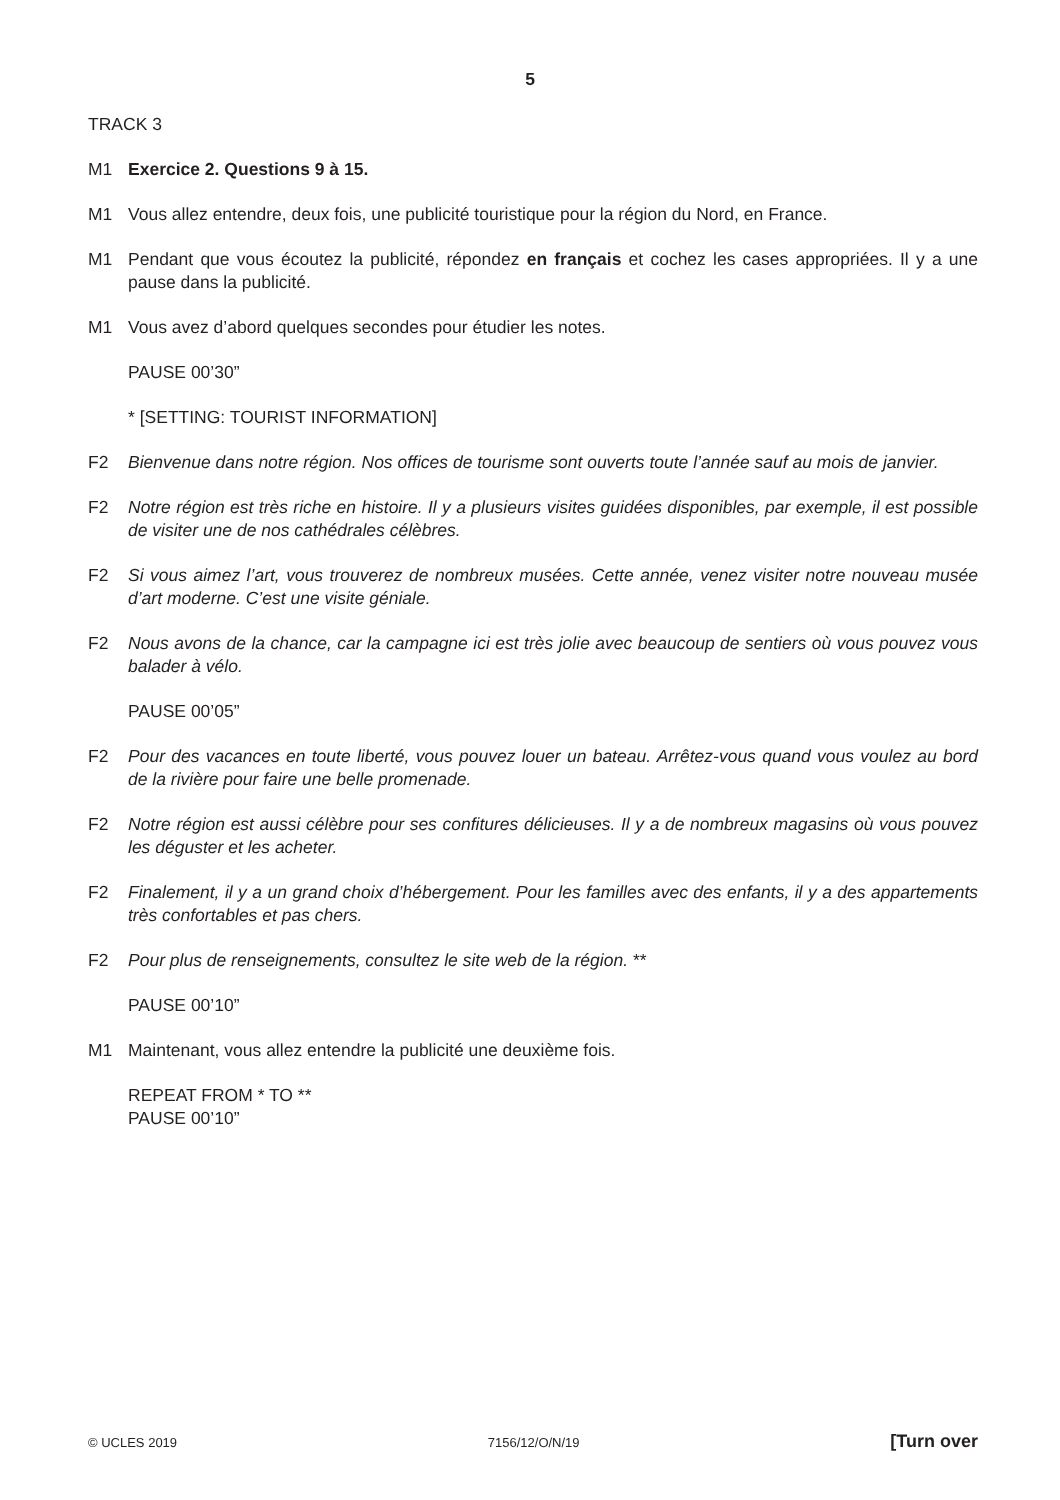5
TRACK 3
M1 Exercice 2. Questions 9 à 15.
M1 Vous allez entendre, deux fois, une publicité touristique pour la région du Nord, en France.
M1 Pendant que vous écoutez la publicité, répondez en français et cochez les cases appropriées. Il y a une pause dans la publicité.
M1 Vous avez d’abord quelques secondes pour étudier les notes.
PAUSE 00’30”
* [SETTING: TOURIST INFORMATION]
F2 Bienvenue dans notre région. Nos offices de tourisme sont ouverts toute l’année sauf au mois de janvier.
F2 Notre région est très riche en histoire. Il y a plusieurs visites guidées disponibles, par exemple, il est possible de visiter une de nos cathédrales célèbres.
F2 Si vous aimez l’art, vous trouverez de nombreux musées. Cette année, venez visiter notre nouveau musée d’art moderne. C’est une visite géniale.
F2 Nous avons de la chance, car la campagne ici est très jolie avec beaucoup de sentiers où vous pouvez vous balader à vélo.
PAUSE 00’05”
F2 Pour des vacances en toute liberté, vous pouvez louer un bateau. Arrêtez-vous quand vous voulez au bord de la rivière pour faire une belle promenade.
F2 Notre région est aussi célèbre pour ses confitures délicieuses. Il y a de nombreux magasins où vous pouvez les déguster et les acheter.
F2 Finalement, il y a un grand choix d’hébergement. Pour les familles avec des enfants, il y a des appartements très confortables et pas chers.
F2 Pour plus de renseignements, consultez le site web de la région. **
PAUSE 00’10”
M1 Maintenant, vous allez entendre la publicité une deuxième fois.
REPEAT FROM * TO **
PAUSE 00’10”
© UCLES 2019 7156/12/O/N/19 [Turn over